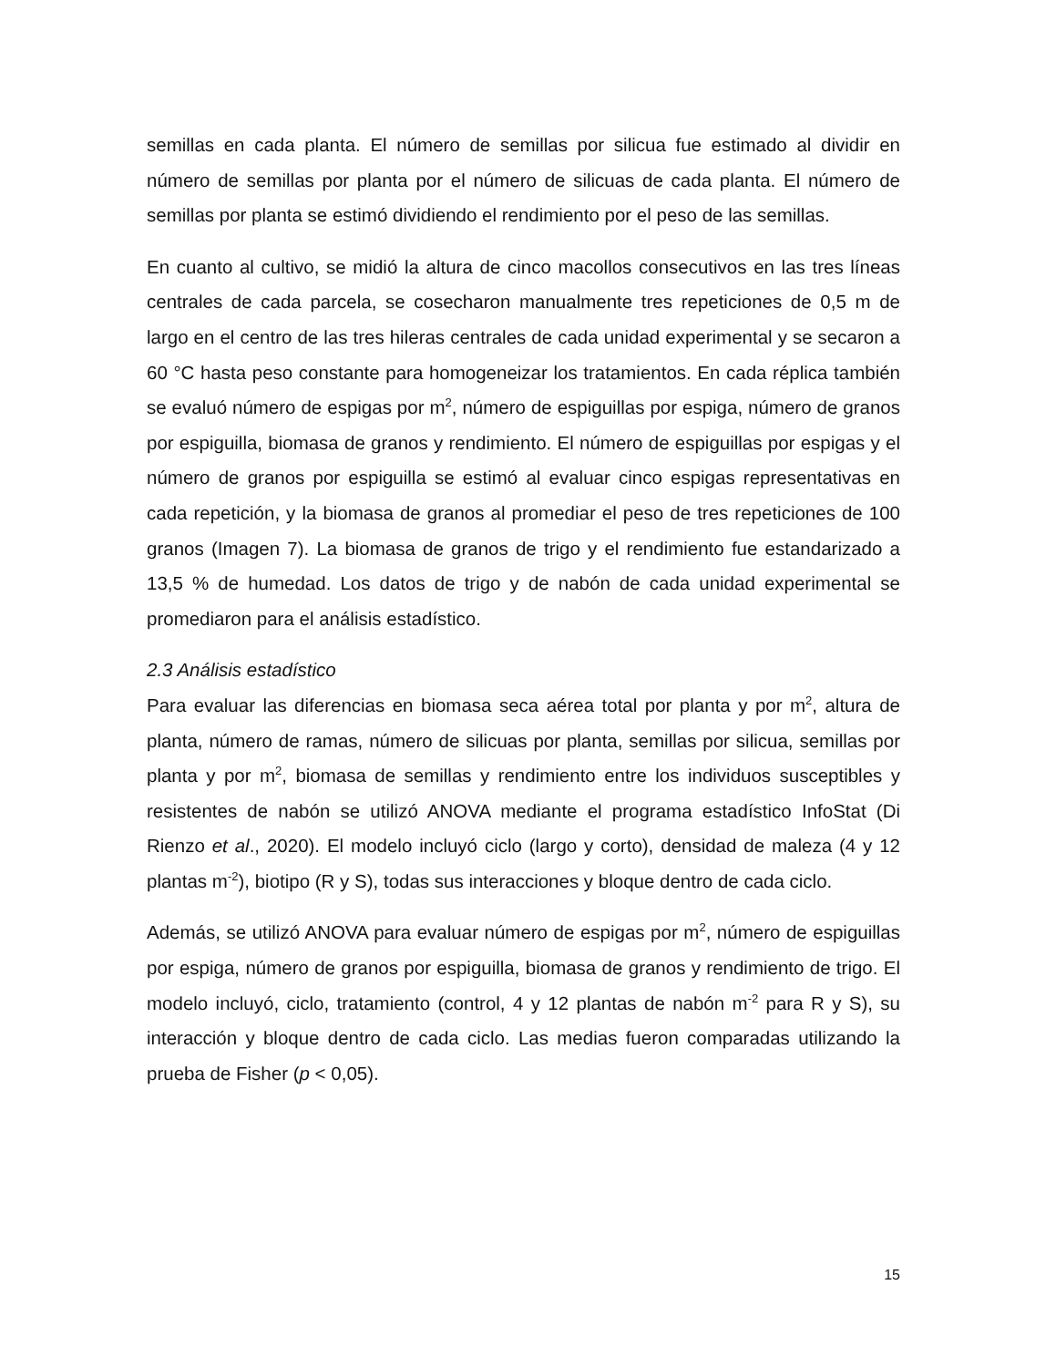semillas en cada planta. El número de semillas por silicua fue estimado al dividir en número de semillas por planta por el número de silicuas de cada planta. El número de semillas por planta se estimó dividiendo el rendimiento por el peso de las semillas.
En cuanto al cultivo, se midió la altura de cinco macollos consecutivos en las tres líneas centrales de cada parcela, se cosecharon manualmente tres repeticiones de 0,5 m de largo en el centro de las tres hileras centrales de cada unidad experimental y se secaron a 60 °C hasta peso constante para homogeneizar los tratamientos. En cada réplica también se evaluó número de espigas por m<sup>2</sup>, número de espiguillas por espiga, número de granos por espiguilla, biomasa de granos y rendimiento. El número de espiguillas por espigas y el número de granos por espiguilla se estimó al evaluar cinco espigas representativas en cada repetición, y la biomasa de granos al promediar el peso de tres repeticiones de 100 granos (Imagen 7). La biomasa de granos de trigo y el rendimiento fue estandarizado a 13,5 % de humedad. Los datos de trigo y de nabón de cada unidad experimental se promediaron para el análisis estadístico.
2.3 Análisis estadístico
Para evaluar las diferencias en biomasa seca aérea total por planta y por m<sup>2</sup>, altura de planta, número de ramas, número de silicuas por planta, semillas por silicua, semillas por planta y por m<sup>2</sup>, biomasa de semillas y rendimiento entre los individuos susceptibles y resistentes de nabón se utilizó ANOVA mediante el programa estadístico InfoStat (Di Rienzo et al., 2020). El modelo incluyó ciclo (largo y corto), densidad de maleza (4 y 12 plantas m<sup>-2</sup>), biotipo (R y S), todas sus interacciones y bloque dentro de cada ciclo.
Además, se utilizó ANOVA para evaluar número de espigas por m<sup>2</sup>, número de espiguillas por espiga, número de granos por espiguilla, biomasa de granos y rendimiento de trigo. El modelo incluyó, ciclo, tratamiento (control, 4 y 12 plantas de nabón m<sup>-2</sup> para R y S), su interacción y bloque dentro de cada ciclo. Las medias fueron comparadas utilizando la prueba de Fisher (p < 0,05).
15